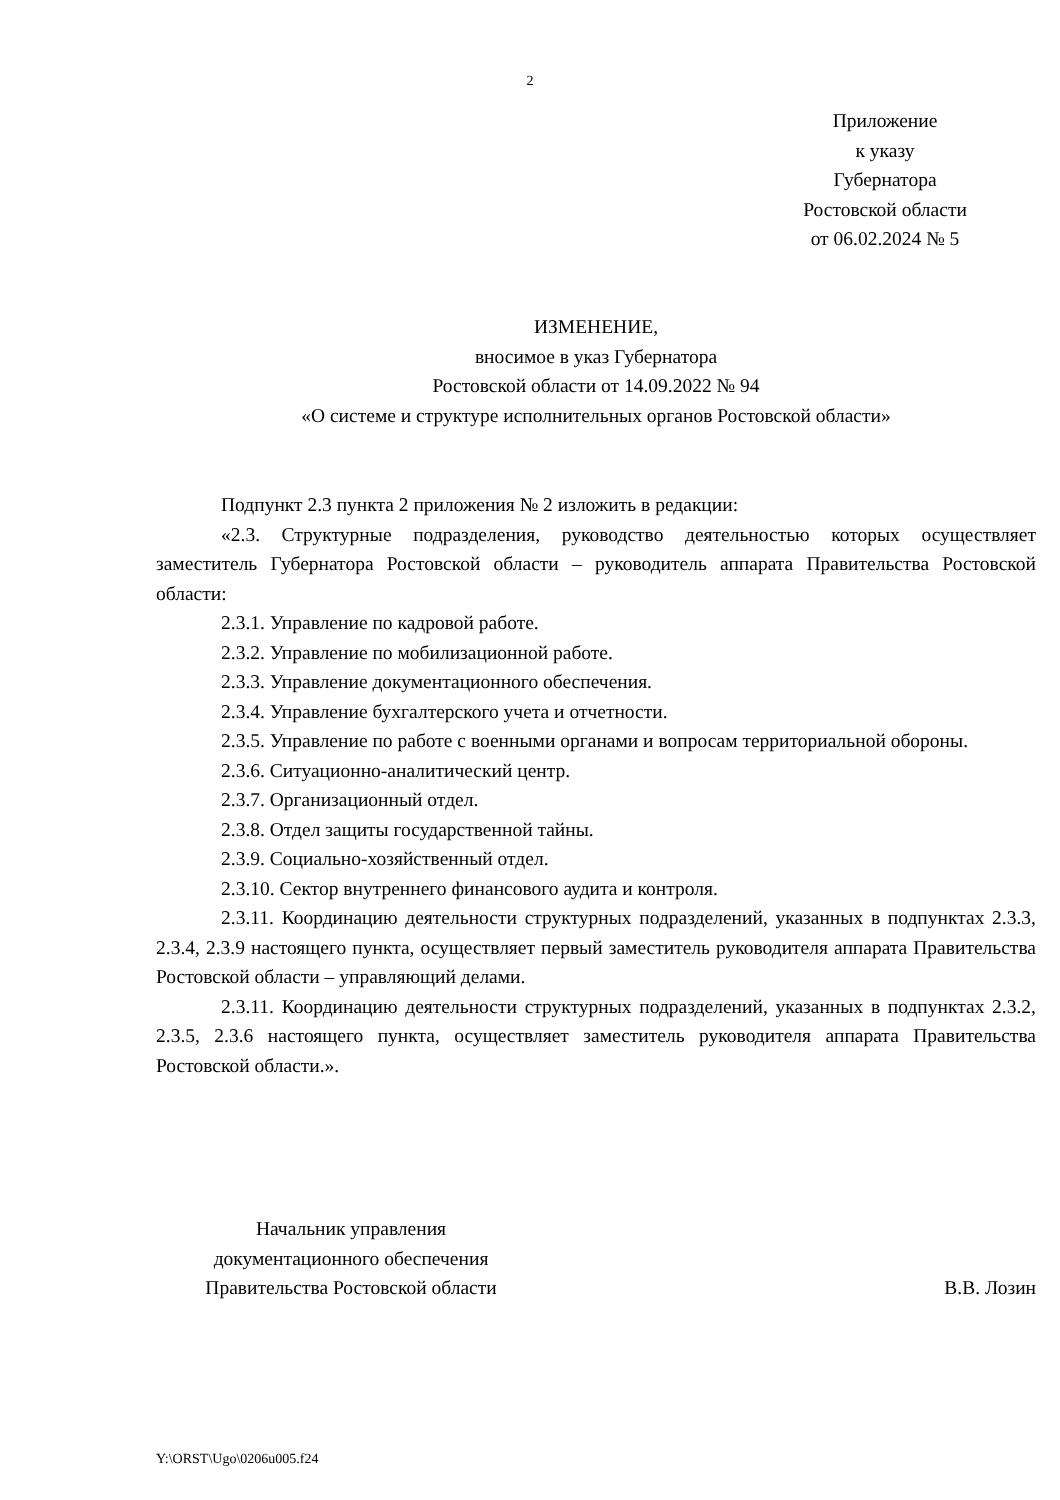2
Приложение
к указу
Губернатора
Ростовской области
от 06.02.2024 № 5
ИЗМЕНЕНИЕ,
вносимое в указ Губернатора
Ростовской области от 14.09.2022 № 94
«О системе и структуре исполнительных органов Ростовской области»
Подпункт 2.3 пункта 2 приложения № 2 изложить в редакции:
«2.3. Структурные подразделения, руководство деятельностью которых осуществляет заместитель Губернатора Ростовской области – руководитель аппарата Правительства Ростовской области:
2.3.1. Управление по кадровой работе.
2.3.2. Управление по мобилизационной работе.
2.3.3. Управление документационного обеспечения.
2.3.4. Управление бухгалтерского учета и отчетности.
2.3.5. Управление по работе с военными органами и вопросам территориальной обороны.
2.3.6. Ситуационно-аналитический центр.
2.3.7. Организационный отдел.
2.3.8. Отдел защиты государственной тайны.
2.3.9. Социально-хозяйственный отдел.
2.3.10. Сектор внутреннего финансового аудита и контроля.
2.3.11. Координацию деятельности структурных подразделений, указанных в подпунктах 2.3.3, 2.3.4, 2.3.9 настоящего пункта, осуществляет первый заместитель руководителя аппарата Правительства Ростовской области – управляющий делами.
2.3.11. Координацию деятельности структурных подразделений, указанных в подпунктах 2.3.2, 2.3.5, 2.3.6 настоящего пункта, осуществляет заместитель руководителя аппарата Правительства Ростовской области.».
Начальник управления
документационного обеспечения
Правительства Ростовской области
В.В. Лозин
Y:\ORST\Ugo\0206u005.f24